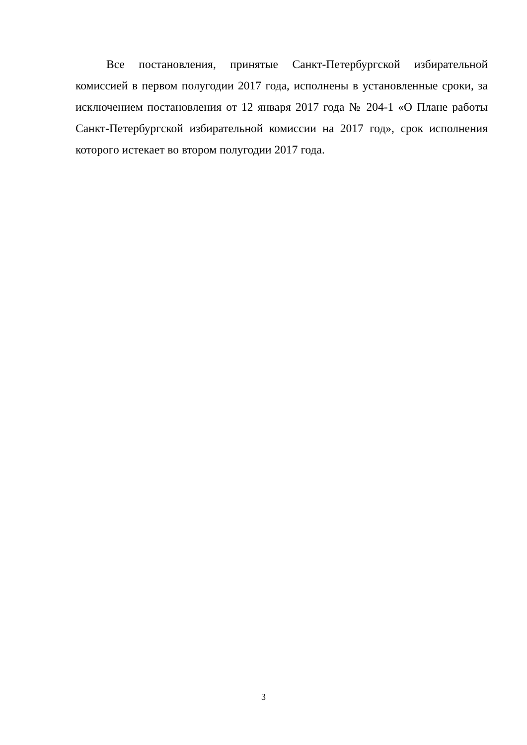Все постановления, принятые Санкт-Петербургской избирательной комиссией в первом полугодии 2017 года, исполнены в установленные сроки, за исключением постановления от 12 января 2017 года № 204-1 «О Плане работы Санкт-Петербургской избирательной комиссии на 2017 год», срок исполнения которого истекает во втором полугодии 2017 года.
3